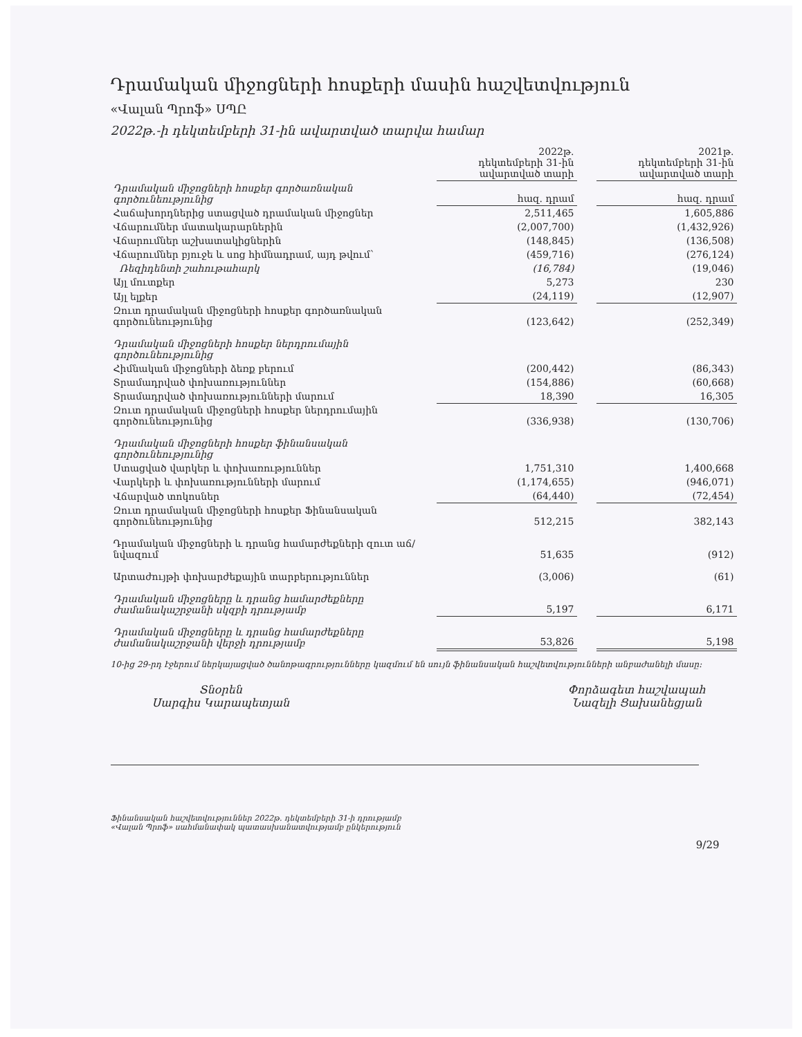Դրամական միջոցների հոսքերի մասին հաշվետվություն
«Վալան Պրոֆ» ՍՊԸ
2022թ.-ի դեկտեմբերի 31-ին ավարտված տարվա համար
| | 2022թ. դեկտեմբերի 31-ին ավարտված տարի | | 2021թ. դեկտեմբերի 31-ին ավարտված տարի |
| Դրամական միջոցների հոսքեր գործառնական գործունեությունից | հազ. դրամ | | հազ. դրամ |
| Հաճախորդներից ստացված դրամական միջոցներ | 2,511,465 | | 1,605,886 |
| Վճարումներ մատակարարներին | (2,007,700) | | (1,432,926) |
| Վճարումներ աշխատակիցներին | (148,845) | | (136,508) |
| Վճարումներ բյուջե և սոց հիմնադրամ, այդ թվում՝ | (459,716) | | (276,124) |
| Ռեզիդենտի շահութահարկ | (16,784) | | (19,046) |
| Այլ մուտքեր | 5,273 | | 230 |
| Այլ ելքեր | (24,119) | | (12,907) |
| Զուտ դրամական միջոցների հոսքեր գործառնական գործունեությունից | (123,642) | | (252,349) |
| Դրամական միջոցների հոսքեր ներդրումային գործունեությունից | | | |
| Հիմնական միջոցների ձեռք բերում | (200,442) | | (86,343) |
| Տրամադրված փոխառություններ | (154,886) | | (60,668) |
| Տրամադրված փոխառությունների մարում | 18,390 | | 16,305 |
| Զուտ դրամական միջոցների հոսքեր ներդրումային գործունեությունից | (336,938) | | (130,706) |
| Դրամական միջոցների հոսքեր ֆինանսական գործունեությունից | | | |
| Ստացված վարկեր և փոխառություններ | 1,751,310 | | 1,400,668 |
| Վարկերի և փոխառությունների մարում | (1,174,655) | | (946,071) |
| Վճարված տոկոսներ | (64,440) | | (72,454) |
| Զուտ դրամական միջոցների հոսքեր Ֆինանսական գործունեությունից | 512,215 | | 382,143 |
| Դրամական միջոցների և դրանց համարժեքների զուտ աճ/նվազում | 51,635 | | (912) |
| Արտաժույթի փոխարժեքային տարբերություններ | (3,006) | | (61) |
| Դրամական միջոցները և դրանց համարժեքները ժամանակաշրջանի սկզբի դրությամբ | 5,197 | | 6,171 |
| Դրամական միջոցները և դրանց համարժեքները ժամանակաշրջանի վերջի դրությամբ | 53,826 | | 5,198 |
10-ից 29-րդ էջերում ներկայացված ծանոթագրությունները կազմում են սույն ֆինանսական հաշվետվությունների անբաժանելի մասը:
Տնօրեն
Սարգիս Կարապետյան
Փորձագետ հաշվապահ
Նազելի Ցախանեցյան
Ֆինանսական հաշվետվություններ 2022թ. դեկտեմբերի 31-ի դրությամբ
«Վալան Պրոֆ» սահմանափակ պատասխանատվությամբ ընկերություն
9/29